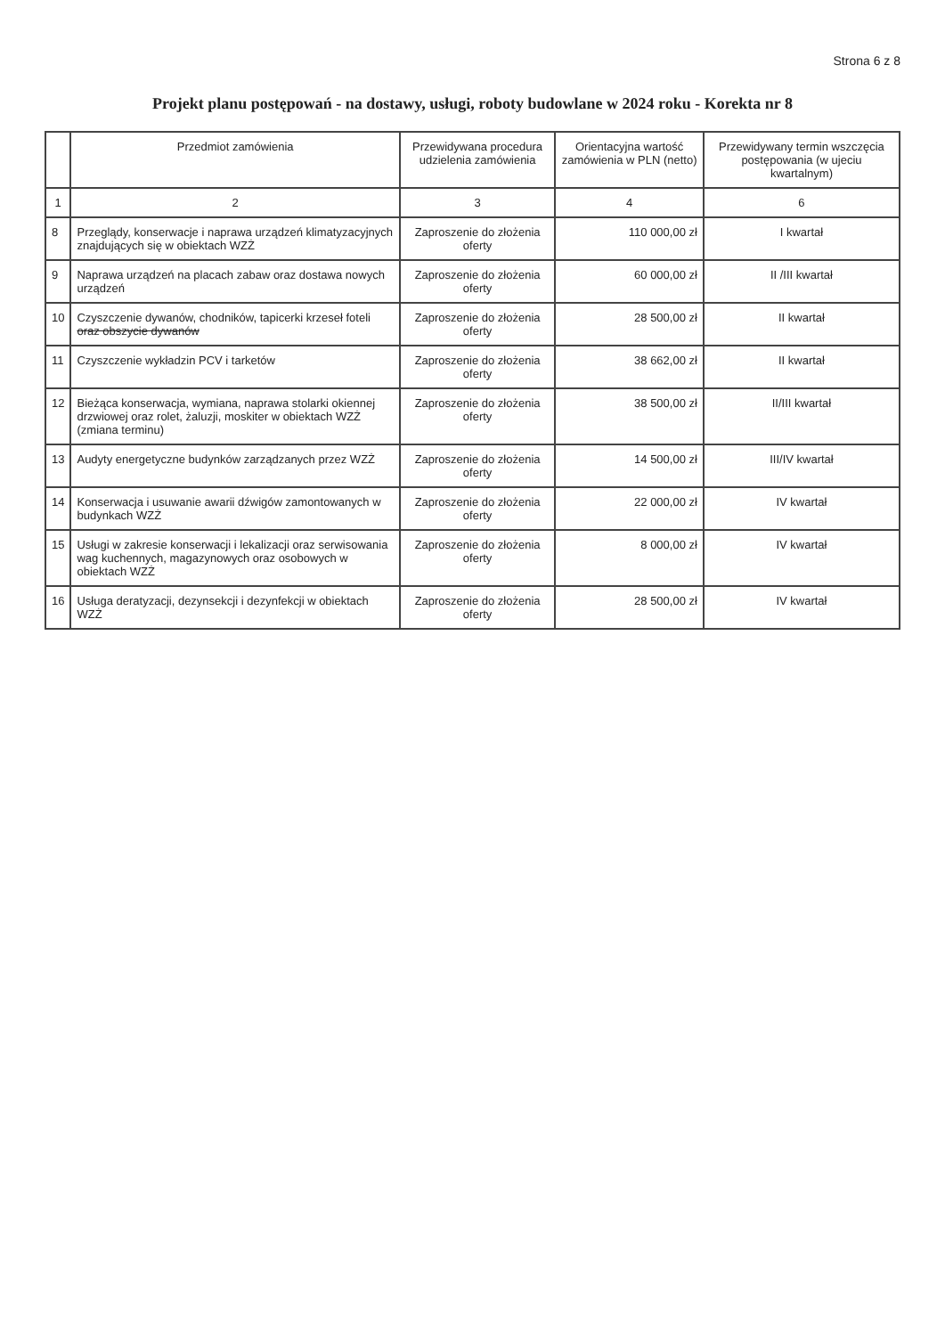Strona 6 z 8
Projekt planu postępowań - na dostawy, usługi, roboty budowlane w 2024 roku - Korekta nr 8
| | Przedmiot zamówienia | Przewidywana procedura udzielenia zamówienia | Orientacyjna wartość zamówienia w PLN (netto) | Przewidywany termin wszczęcia postępowania (w ujeciu kwartalnym) |
| --- | --- | --- | --- | --- |
| 1 | 2 | 3 | 4 | 6 |
| 8 | Przeglądy, konserwacje i naprawa urządzeń klimatyzacyjnych znajdujących się w obiektach WZŻ | Zaproszenie do złożenia oferty | 110 000,00 zł | I kwartał |
| 9 | Naprawa urządzeń na placach zabaw oraz dostawa nowych urządzeń | Zaproszenie do złożenia oferty | 60 000,00 zł | II /III kwartał |
| 10 | Czyszczenie dywanów, chodników, tapicerki krzeseł foteli oraz obszycie dywanów | Zaproszenie do złożenia oferty | 28 500,00 zł | II kwartał |
| 11 | Czyszczenie wykładzin PCV i tarketów | Zaproszenie do złożenia oferty | 38 662,00 zł | II kwartał |
| 12 | Bieżąca konserwacja, wymiana, naprawa stolarki okiennej drzwiowej oraz rolet, żaluzji, moskiter w obiektach WZŻ (zmiana terminu) | Zaproszenie do złożenia oferty | 38 500,00 zł | II/III kwartał |
| 13 | Audyty energetyczne budynków zarządzanych przez WZŻ | Zaproszenie do złożenia oferty | 14 500,00 zł | III/IV kwartał |
| 14 | Konserwacja i usuwanie awarii dźwigów zamontowanych w budynkach WZŻ | Zaproszenie do złożenia oferty | 22 000,00 zł | IV kwartał |
| 15 | Usługi w zakresie konserwacji i lekalizacji oraz serwisowania wag kuchennych, magazynowych oraz osobowych w obiektach WZŻ | Zaproszenie do złożenia oferty | 8 000,00 zł | IV kwartał |
| 16 | Usługa deratyzacji, dezynsekcji i dezynfekcji w obiektach WZŻ | Zaproszenie do złożenia oferty | 28 500,00 zł | IV kwartał |